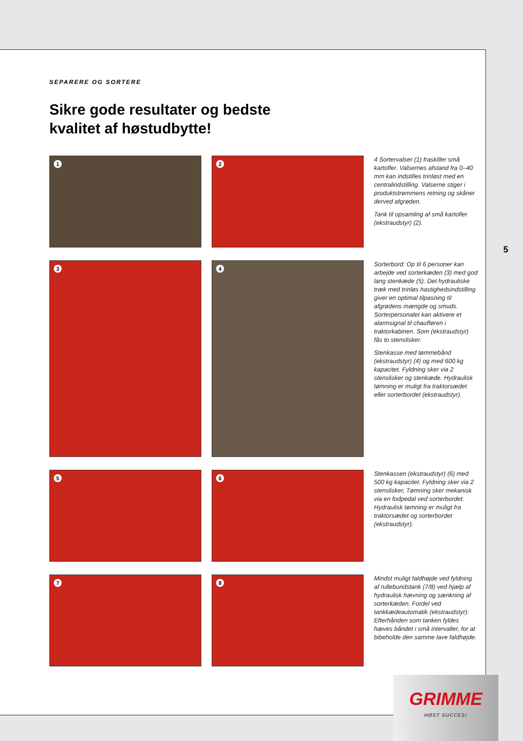SEPARERE OG SORTERE
Sikre gode resultater og bedste
kvalitet af høstudbytte!
1
2
4 Sortervalser (1) fraskiller små kartofler. Valsernes afstand fra 0–40 mm kan indstilles trinløst med en centralindstilling. Valserne stiger i produktstrømmens retning og skåner derved afgrøden.
Tank til opsamling af små kartofler (ekstraudstyr) (2).
3
4
Sorterbord: Op til 6 personer kan arbejde ved sorterkæden (3) med god lang stenkæde (5). Det hydrauliske træk med trinløs hastighedsindstilling giver en optimal tilpasning til afgrødens mængde og smuds. Sorterpersonalet kan aktivere et alarmsignal til chaufføren i traktorkabinen. Som (ekstraudstyr) fås to stenslisker.
Stenkasse med tømmebånd (ekstraudstyr) (4) og med 600 kg kapacitet. Fyldning sker via 2 stenslisker og stenkæde. Hydraulisk tømning er muligt fra traktorsædet eller sorterbordet (ekstraudstyr).
5
6
Stenkassen (ekstraudstyr) (6) med 500 kg kapacitet. Fyldning sker via 2 stenslisker, Tømning sker mekanisk via en fodpedal ved sorterbordet. Hydraulisk tømning er muligt fra traktorsædet og sorterbordet (ekstraudstyr).
7
8
Mindst muligt faldhøjde ved fyldning af rullebundstank (7/8) ved hjælp af hydraulisk hævning og sænkning af sorterkæden. Fordel ved tankkædeautomatik (ekstraudstyr): Efterhånden som tanken fyldes hæves båndet i små intervaller, for at bibeholde den samme lave faldhøjde.
5
GRIMME
HØST SUCCES!